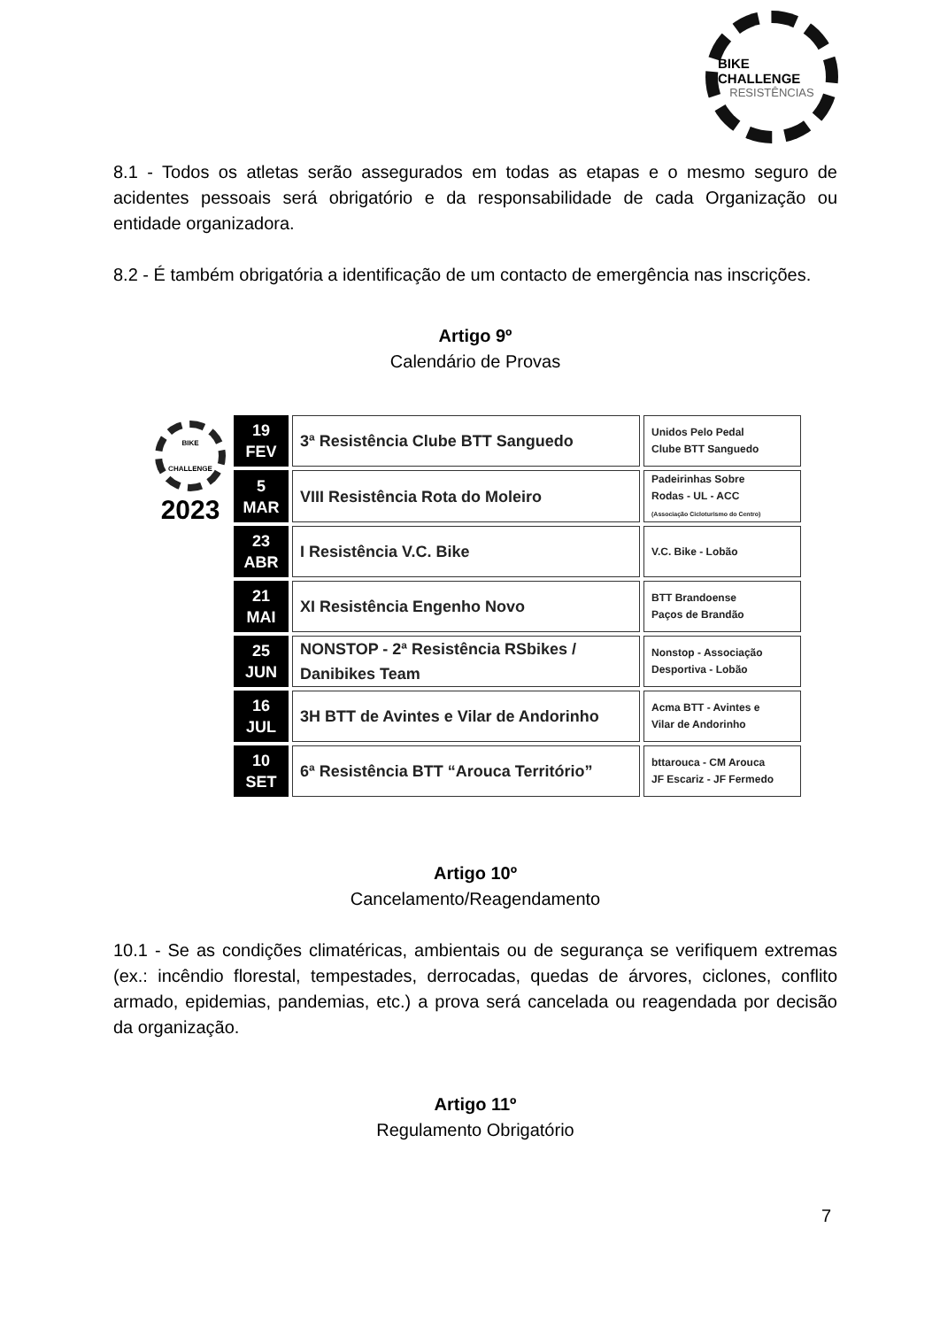BIKE CHALLENGE
RESISTÊNCIAS
8.1 - Todos os atletas serão assegurados em todas as etapas e o mesmo seguro de acidentes pessoais será obrigatório e da responsabilidade de cada Organização ou entidade organizadora.
8.2 - É também obrigatória a identificação de um contacto de emergência nas inscrições.
Artigo 9º
Calendário de Provas
BIKE CHALLENGE
2023
| 19 FEV | 3ª Resistência Clube BTT Sanguedo | Unidos Pelo Pedal Clube BTT Sanguedo |
| 5 MAR | VIII Resistência Rota do Moleiro | Padeirinhas Sobre Rodas - UL - ACC (Associação Cicloturismo do Centro) |
| 23 ABR | I Resistência V.C. Bike | V.C. Bike - Lobão |
| 21 MAI | XI Resistência Engenho Novo | BTT Brandoense Paços de Brandão |
| 25 JUN | NONSTOP - 2ª Resistência RSbikes / Danibikes Team | Nonstop - Associação Desportiva - Lobão |
| 16 JUL | 3H BTT de Avintes e Vilar de Andorinho | Acma BTT - Avintes e Vilar de Andorinho |
| 10 SET | 6ª Resistência BTT “Arouca Território” | bttarouca - CM Arouca JF Escariz - JF Fermedo |
Artigo 10º
Cancelamento/Reagendamento
10.1 - Se as condições climatéricas, ambientais ou de segurança se verifiquem extremas (ex.: incêndio florestal, tempestades, derrocadas, quedas de árvores, ciclones, conflito armado, epidemias, pandemias, etc.) a prova será cancelada ou reagendada por decisão da organização.
Artigo 11º
Regulamento Obrigatório
7